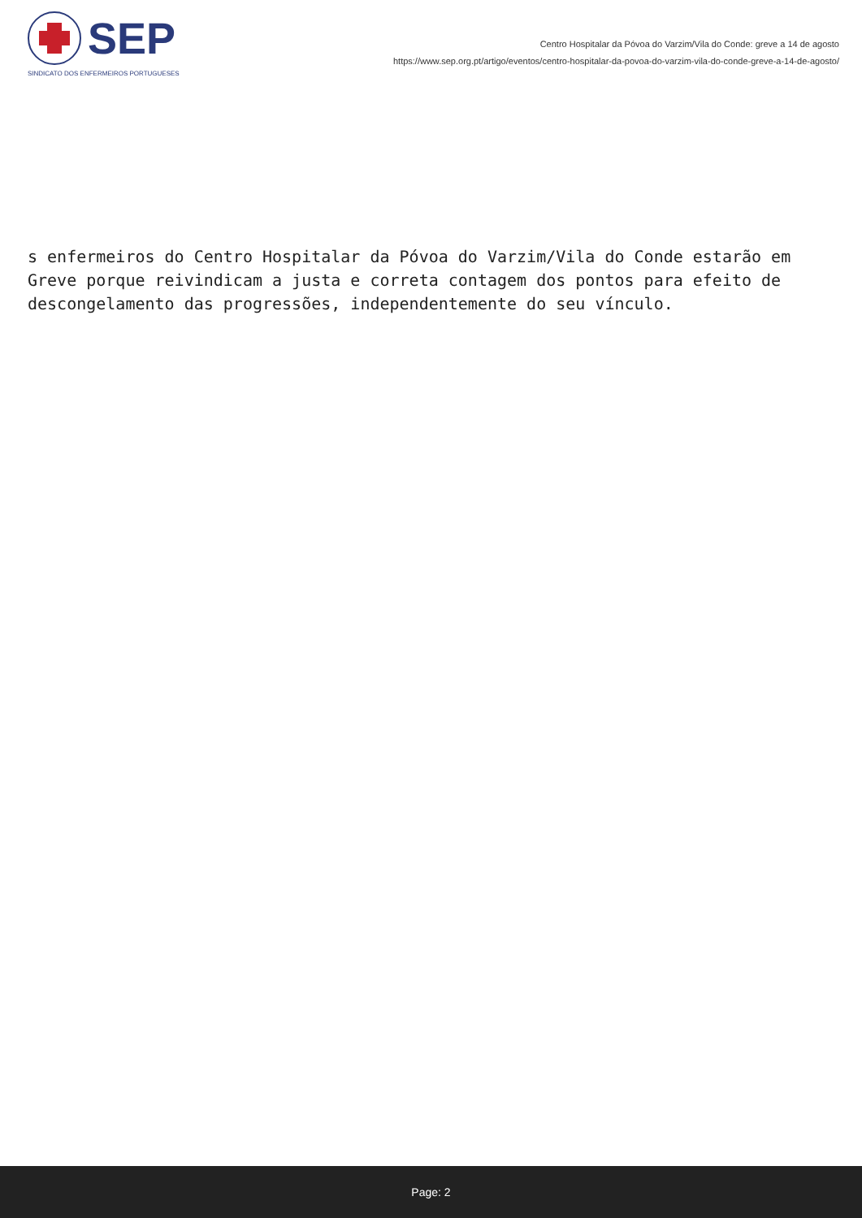SEP
SINDICATO DOS ENFERMEIROS PORTUGUESES
Centro Hospitalar da Póvoa do Varzim/Vila do Conde: greve a 14 de agosto
https://www.sep.org.pt/artigo/eventos/centro-hospitalar-da-povoa-do-varzim-vila-do-conde-greve-a-14-de-agosto/
s enfermeiros do Centro Hospitalar da Póvoa do Varzim/Vila do Conde estarão em Greve porque reivindicam a justa e correta contagem dos pontos para efeito de descongelamento das progressões, independentemente do seu vínculo.
Page: 2